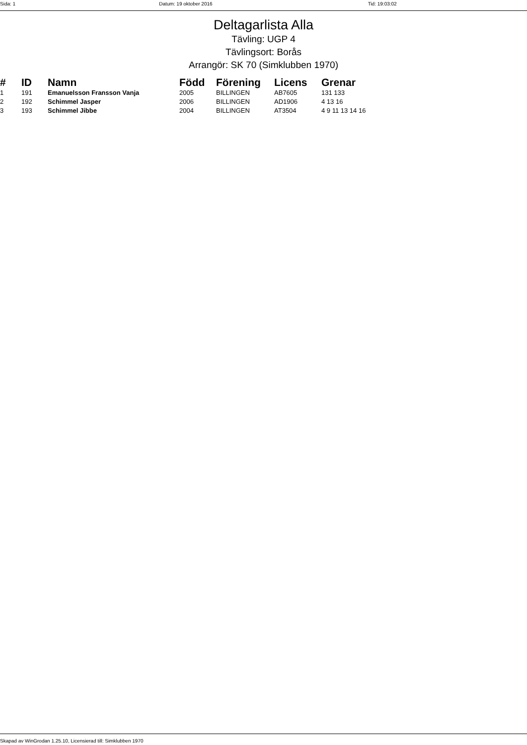Sida: 1 Datum: 19 oktober 2016 Tid: 19:03:02
Deltagarlista Alla
Tävling: UGP 4
Tävlingsort: Borås
Arrangör: SK 70 (Simklubben 1970)
| # | ID | Namn | Född | Förening | Licens | Grenar |
| --- | --- | --- | --- | --- | --- | --- |
| 1 | 191 | Emanuelsson Fransson Vanja | 2005 | BILLINGEN | AB7605 | 131 133 |
| 2 | 192 | Schimmel Jasper | 2006 | BILLINGEN | AD1906 | 4 13 16 |
| 3 | 193 | Schimmel Jibbe | 2004 | BILLINGEN | AT3504 | 4 9 11 13 14 16 |
Skapad av WinGrodan 1.25.10, Licensierad till: Simklubben 1970